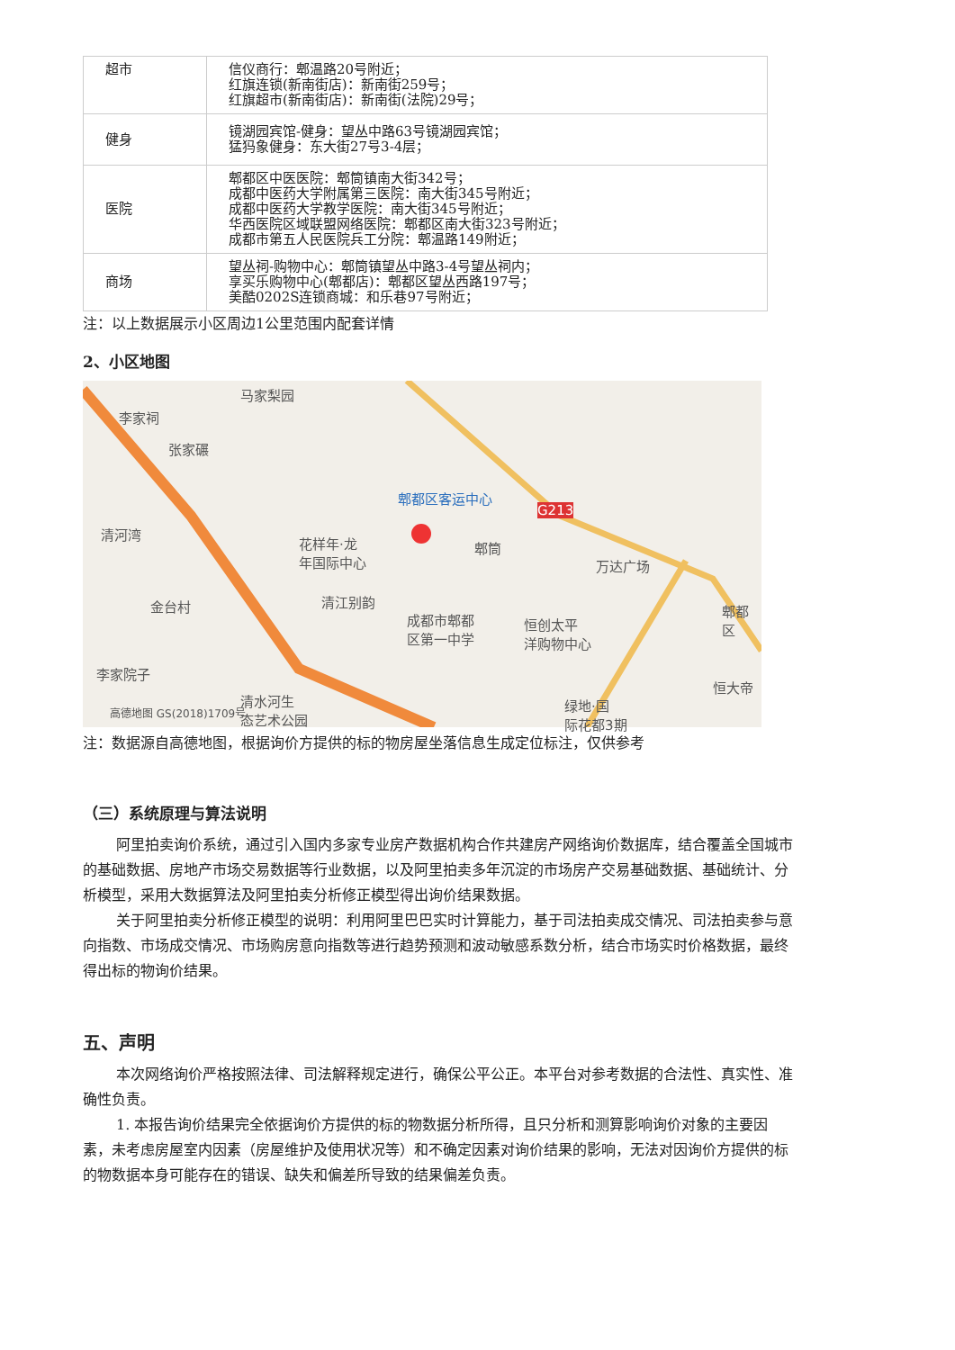| 超市 | 信仪商行：郫温路20号附近； 红旗连锁(新南街店)：新南街259号； 红旗超市(新南街店)：新南街(法院)29号； |
| 健身 | 镜湖园宾馆-健身：望丛中路63号镜湖园宾馆； 猛犸象健身：东大街27号3-4层； |
| 医院 | 郫都区中医医院：郫筒镇南大街342号； 成都中医药大学附属第三医院：南大街345号附近； 成都中医药大学教学医院：南大街345号附近； 华西医院区域联盟网络医院：郫都区南大街323号附近； 成都市第五人民医院兵工分院：郫温路149附近； |
| 商场 | 望丛祠-购物中心：郫筒镇望丛中路3-4号望丛祠内； 享买乐购物中心(郫都店)：郫都区望丛西路197号； 美酷0202S连锁商城：和乐巷97号附近； |
注：以上数据展示小区周边1公里范围内配套详情
2、小区地图
马家梨园
李家祠
张家碾
郫都区客运中心
G213
清河湾
花样年·龙
年国际中心
郫筒
万达广场
金台村 清江别韵
成都市郫都
区第一中学
恒创太平
洋购物中心
郫都区
李家院子
恒大帝
清水河生
态艺术公园
绿地·国
际花都3期
高德地图 GS(2018)1709号
注：数据源自高德地图，根据询价方提供的标的物房屋坐落信息生成定位标注，仅供参考
（三）系统原理与算法说明
阿里拍卖询价系统，通过引入国内多家专业房产数据机构合作共建房产网络询价数据库，结合覆盖全国城市的基础数据、房地产市场交易数据等行业数据，以及阿里拍卖多年沉淀的市场房产交易基础数据、基础统计、分析模型，采用大数据算法及阿里拍卖分析修正模型得出询价结果数据。
关于阿里拍卖分析修正模型的说明：利用阿里巴巴实时计算能力，基于司法拍卖成交情况、司法拍卖参与意向指数、市场成交情况、市场购房意向指数等进行趋势预测和波动敏感系数分析，结合市场实时价格数据，最终得出标的物询价结果。
五、声明
本次网络询价严格按照法律、司法解释规定进行，确保公平公正。本平台对参考数据的合法性、真实性、准确性负责。
1. 本报告询价结果完全依据询价方提供的标的物数据分析所得，且只分析和测算影响询价对象的主要因素，未考虑房屋室内因素（房屋维护及使用状况等）和不确定因素对询价结果的影响，无法对因询价方提供的标的物数据本身可能存在的错误、缺失和偏差所导致的结果偏差负责。